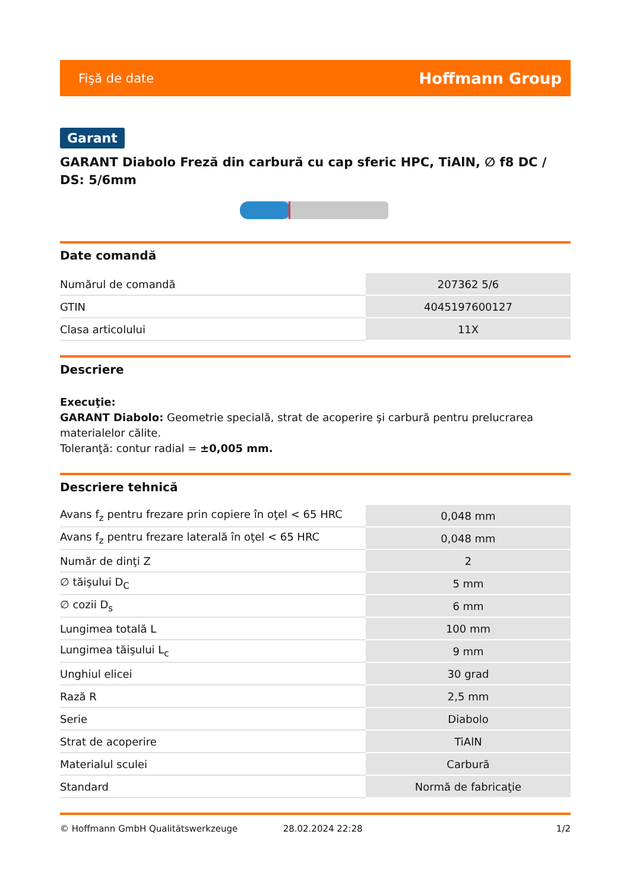Fişă de date Hoffmann Group
Garant
GARANT Diabolo Freză din carbură cu cap sferic HPC, TiAlN, ∅ f8 DC / DS: 5/6mm
Date comandă
| Numărul de comandă | 207362 5/6 |
| GTIN | 4045197600127 |
| Clasa articolului | 11X |
Descriere
Execuţie:
GARANT Diabolo: Geometrie specială, strat de acoperire şi carbură pentru prelucrarea materialelor călite.
Toleranţă: contur radial = ±0,005 mm.
Descriere tehnică
| Avans f<sub>z</sub> pentru frezare prin copiere în oţel < 65 HRC | 0,048 mm |
| Avans f<sub>z</sub> pentru frezare laterală în oţel < 65 HRC | 0,048 mm |
| Număr de dinţi Z | 2 |
| ∅ tăişului D<sub>C</sub> | 5 mm |
| ∅ cozii D<sub>s</sub> | 6 mm |
| Lungimea totală L | 100 mm |
| Lungimea tăişului L<sub>c</sub> | 9 mm |
| Unghiul elicei | 30 grad |
| Rază R | 2,5 mm |
| Serie | Diabolo |
| Strat de acoperire | TiAlN |
| Materialul sculei | Carbură |
| Standard | Normă de fabricaţie |
© Hoffmann GmbH Qualitätswerkzeuge 28.02.2024 22:28 1/2